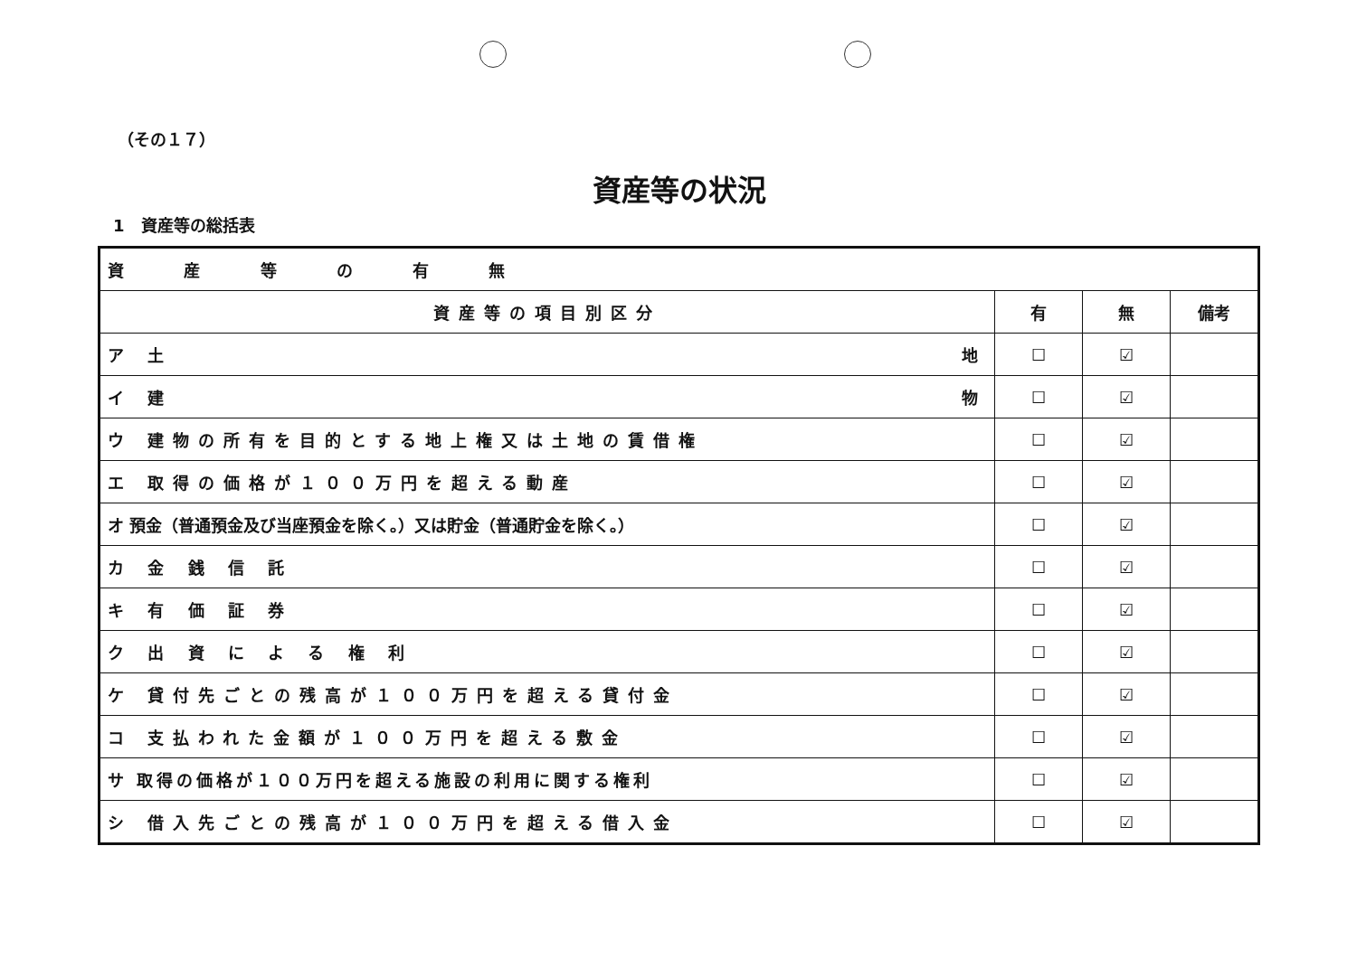（その１７）
資産等の状況
1　資産等の総括表
| 資 産 等 の 有 無 | | | |
| 資産等の項目別区分 | 有 | 無 | 備考 |
| ア 土 地 | ☐ | ☑ | |
| イ 建 物 | ☐ | ☑ | |
| ウ 建物の所有を目的とする地上権又は土地の賃借権 | ☐ | ☑ | |
| エ 取得の価格が１００万円を超える動産 | ☐ | ☑ | |
| オ 預金（普通預金及び当座預金を除く。）又は貯金（普通貯金を除く。） | ☐ | ☑ | |
| カ 金 銭 信 託 | ☐ | ☑ | |
| キ 有 価 証 券 | ☐ | ☑ | |
| ク 出 資 に よ る 権 利 | ☐ | ☑ | |
| ケ 貸付先ごとの残高が１００万円を超える貸付金 | ☐ | ☑ | |
| コ 支払われた金額が１００万円を超える敷金 | ☐ | ☑ | |
| サ 取得の価格が１００万円を超える施設の利用に関する権利 | ☐ | ☑ | |
| シ 借入先ごとの残高が１００万円を超える借入金 | ☐ | ☑ | |